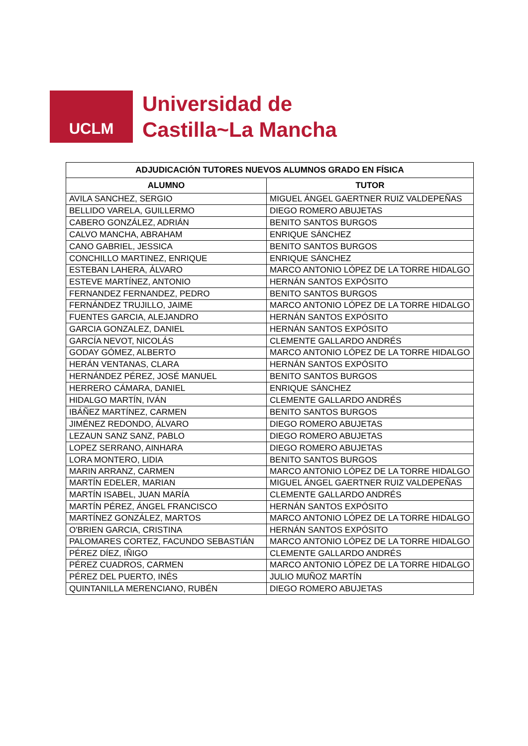UCLM
Universidad de
Castilla~La Mancha
| ADJUDICACIÓN TUTORES NUEVOS ALUMNOS GRADO EN FÍSICA | |
| --- | --- |
| ALUMNO | TUTOR |
| AVILA SANCHEZ, SERGIO | MIGUEL ÁNGEL GAERTNER RUIZ VALDEPEÑAS |
| BELLIDO VARELA, GUILLERMO | DIEGO ROMERO ABUJETAS |
| CABERO GONZÁLEZ, ADRIÁN | BENITO SANTOS BURGOS |
| CALVO MANCHA, ABRAHAM | ENRIQUE SÁNCHEZ |
| CANO GABRIEL, JESSICA | BENITO SANTOS BURGOS |
| CONCHILLO MARTINEZ, ENRIQUE | ENRIQUE SÁNCHEZ |
| ESTEBAN LAHERA, ÁLVARO | MARCO ANTONIO LÓPEZ DE LA TORRE HIDALGO |
| ESTEVE MARTÍNEZ, ANTONIO | HERNÁN SANTOS EXPÓSITO |
| FERNANDEZ FERNANDEZ, PEDRO | BENITO SANTOS BURGOS |
| FERNÁNDEZ TRUJILLO, JAIME | MARCO ANTONIO LÓPEZ DE LA TORRE HIDALGO |
| FUENTES GARCIA, ALEJANDRO | HERNÁN SANTOS EXPÓSITO |
| GARCIA GONZALEZ, DANIEL | HERNÁN SANTOS EXPÓSITO |
| GARCÍA NEVOT, NICOLÁS | CLEMENTE GALLARDO ANDRÉS |
| GODAY GÓMEZ, ALBERTO | MARCO ANTONIO LÓPEZ DE LA TORRE HIDALGO |
| HERÁN VENTANAS, CLARA | HERNÁN SANTOS EXPÓSITO |
| HERNÁNDEZ PÉREZ, JOSÉ MANUEL | BENITO SANTOS BURGOS |
| HERRERO CÁMARA, DANIEL | ENRIQUE SÁNCHEZ |
| HIDALGO MARTÍN, IVÁN | CLEMENTE GALLARDO ANDRÉS |
| IBÁÑEZ MARTÍNEZ, CARMEN | BENITO SANTOS BURGOS |
| JIMÉNEZ REDONDO, ÁLVARO | DIEGO ROMERO ABUJETAS |
| LEZAUN SANZ SANZ, PABLO | DIEGO ROMERO ABUJETAS |
| LOPEZ SERRANO, AINHARA | DIEGO ROMERO ABUJETAS |
| LORA MONTERO, LIDIA | BENITO SANTOS BURGOS |
| MARIN ARRANZ, CARMEN | MARCO ANTONIO LÓPEZ DE LA TORRE HIDALGO |
| MARTÍN EDELER, MARIAN | MIGUEL ÁNGEL GAERTNER RUIZ VALDEPEÑAS |
| MARTÍN ISABEL, JUAN MARÍA | CLEMENTE GALLARDO ANDRÉS |
| MARTÍN PÉREZ, ÁNGEL FRANCISCO | HERNÁN SANTOS EXPÓSITO |
| MARTÍNEZ GONZÁLEZ, MARTOS | MARCO ANTONIO LÓPEZ DE LA TORRE HIDALGO |
| O'BRIEN GARCIA, CRISTINA | HERNÁN SANTOS EXPÓSITO |
| PALOMARES CORTEZ, FACUNDO SEBASTIÁN | MARCO ANTONIO LÓPEZ DE LA TORRE HIDALGO |
| PÉREZ DÍEZ, IÑIGO | CLEMENTE GALLARDO ANDRÉS |
| PÉREZ CUADROS, CARMEN | MARCO ANTONIO LÓPEZ DE LA TORRE HIDALGO |
| PÉREZ DEL PUERTO, INÉS | JULIO MUÑOZ MARTÍN |
| QUINTANILLA MERENCIANO, RUBÉN | DIEGO ROMERO ABUJETAS |